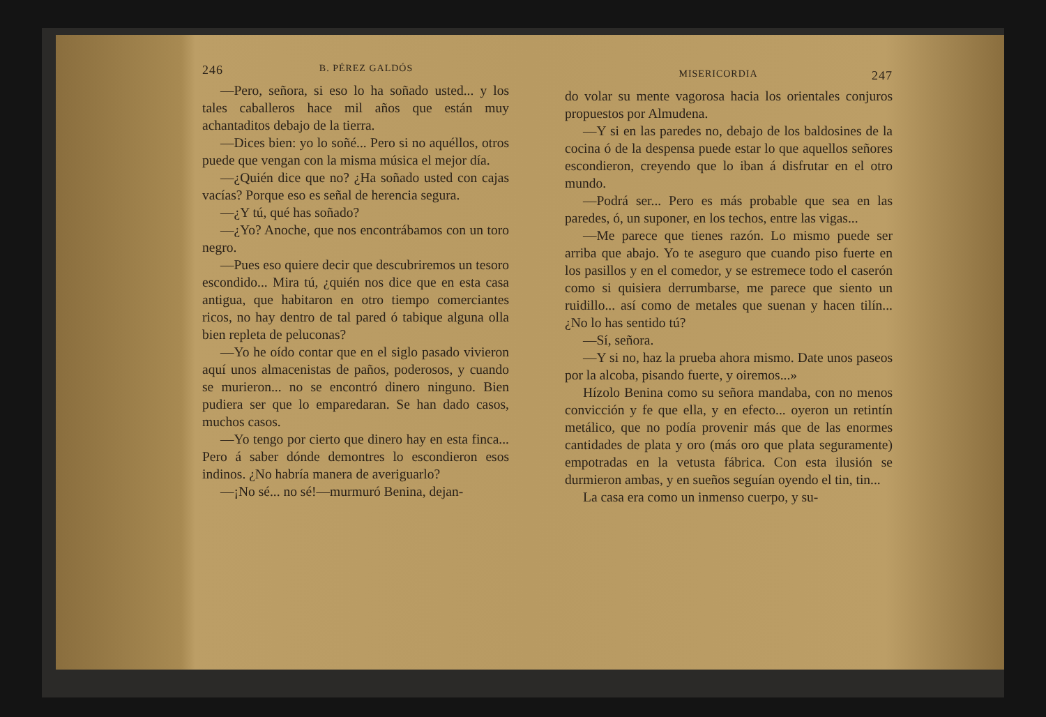246 B. PÉREZ GALDÓS
—Pero, señora, si eso lo ha soñado usted... y los tales caballeros hace mil años que están muy achantaditos debajo de la tierra.
—Dices bien: yo lo soñé... Pero si no aquéllos, otros puede que vengan con la misma música el mejor día.
—¿Quién dice que no? ¿Ha soñado usted con cajas vacías? Porque eso es señal de herencia segura.
—¿Y tú, qué has soñado?
—¿Yo? Anoche, que nos encontrábamos con un toro negro.
—Pues eso quiere decir que descubriremos un tesoro escondido... Mira tú, ¿quién nos dice que en esta casa antigua, que habitaron en otro tiempo comerciantes ricos, no hay dentro de tal pared ó tabique alguna olla bien repleta de peluconas?
—Yo he oído contar que en el siglo pasado vivieron aquí unos almacenistas de paños, poderosos, y cuando se murieron... no se encontró dinero ninguno. Bien pudiera ser que lo emparedaran. Se han dado casos, muchos casos.
—Yo tengo por cierto que dinero hay en esta finca... Pero á saber dónde demontres lo escondieron esos indinos. ¿No habría manera de averiguarlo?
—¡No sé... no sé!—murmuró Benina, dejan-
MISERICORDIA 247
do volar su mente vagorosa hacia los orientales conjuros propuestos por Almudena.
—Y si en las paredes no, debajo de los baldosines de la cocina ó de la despensa puede estar lo que aquellos señores escondieron, creyendo que lo iban á disfrutar en el otro mundo.
—Podrá ser... Pero es más probable que sea en las paredes, ó, un suponer, en los techos, entre las vigas...
—Me parece que tienes razón. Lo mismo puede ser arriba que abajo. Yo te aseguro que cuando piso fuerte en los pasillos y en el comedor, y se estremece todo el caserón como si quisiera derrumbarse, me parece que siento un ruidillo... así como de metales que suenan y hacen tilín... ¿No lo has sentido tú?
—Sí, señora.
—Y si no, haz la prueba ahora mismo. Date unos paseos por la alcoba, pisando fuerte, y oiremos...»
Hízolo Benina como su señora mandaba, con no menos convicción y fe que ella, y en efecto... oyeron un retintín metálico, que no podía provenir más que de las enormes cantidades de plata y oro (más oro que plata seguramente) empotradas en la vetusta fábrica. Con esta ilusión se durmieron ambas, y en sueños seguían oyendo el tin, tin...
La casa era como un inmenso cuerpo, y su-